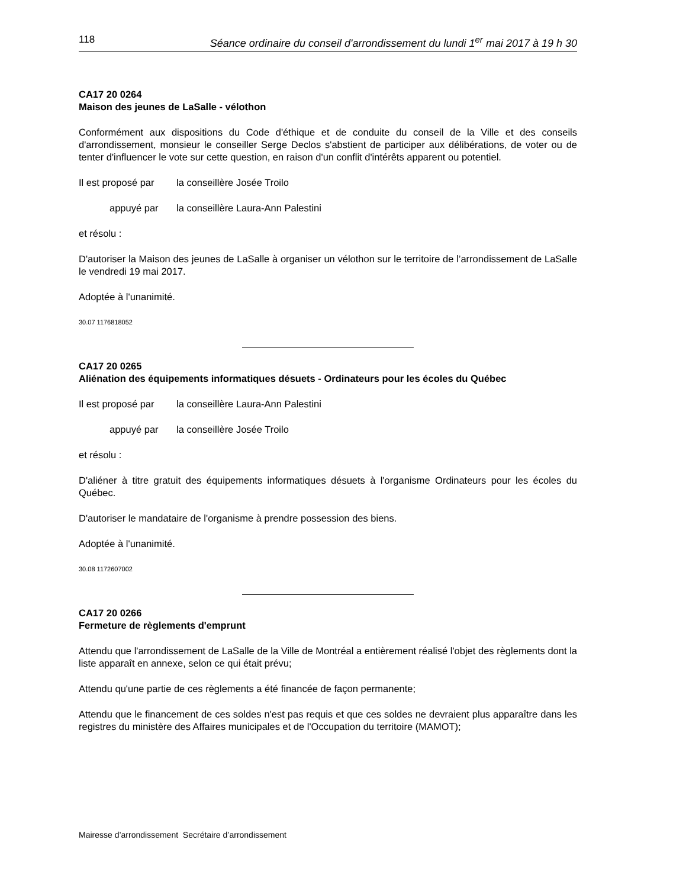118 Séance ordinaire du conseil d'arrondissement du lundi 1<sup>er</sup> mai 2017 à 19 h 30
CA17 20 0264
Maison des jeunes de LaSalle - vélothon
Conformément aux dispositions du Code d'éthique et de conduite du conseil de la Ville et des conseils d'arrondissement, monsieur le conseiller Serge Declos s'abstient de participer aux délibérations, de voter ou de tenter d'influencer le vote sur cette question, en raison d'un conflit d'intérêts apparent ou potentiel.
Il est proposé par la conseillère Josée Troilo
appuyé par la conseillère Laura-Ann Palestini
et résolu :
D'autoriser la Maison des jeunes de LaSalle à organiser un vélothon sur le territoire de l’arrondissement de LaSalle le vendredi 19 mai 2017.
Adoptée à l'unanimité.
30.07 1176818052
CA17 20 0265
Aliénation des équipements informatiques désuets - Ordinateurs pour les écoles du Québec
Il est proposé par la conseillère Laura-Ann Palestini
appuyé par la conseillère Josée Troilo
et résolu :
D'aliéner à titre gratuit des équipements informatiques désuets à l'organisme Ordinateurs pour les écoles du Québec.
D'autoriser le mandataire de l'organisme à prendre possession des biens.
Adoptée à l'unanimité.
30.08 1172607002
CA17 20 0266
Fermeture de règlements d'emprunt
Attendu que l'arrondissement de LaSalle de la Ville de Montréal a entièrement réalisé l'objet des règlements dont la liste apparaît en annexe, selon ce qui était prévu;
Attendu qu'une partie de ces règlements a été financée de façon permanente;
Attendu que le financement de ces soldes n'est pas requis et que ces soldes ne devraient plus apparaître dans les registres du ministère des Affaires municipales et de l'Occupation du territoire (MAMOT);
Mairesse d’arrondissement Secrétaire d’arrondissement